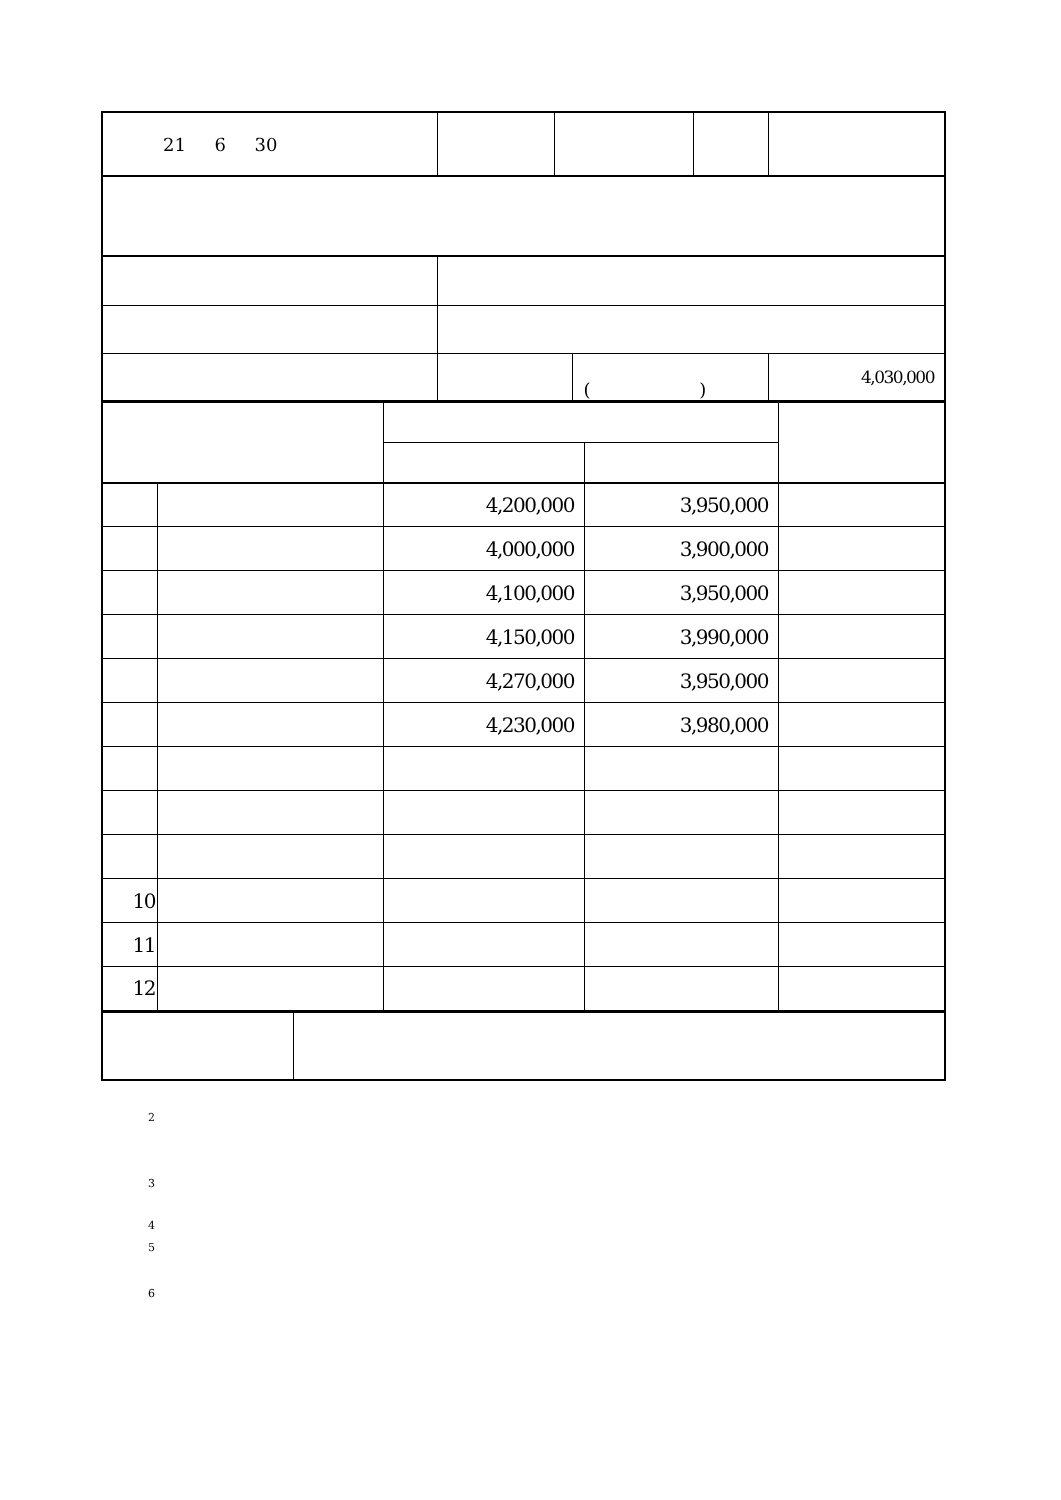| 21 6 30 | | | | | |
| | | | ( ) | | 4,030,000 |
| | | 4,200,000 | 3,950,000 | |
| | | 4,000,000 | 3,900,000 | |
| | | 4,100,000 | 3,950,000 | |
| | | 4,150,000 | 3,990,000 | |
| | | 4,270,000 | 3,950,000 | |
| | | 4,230,000 | 3,980,000 | |
| 10 | | | | |
| 11 | | | | |
| 12 | | | | |
2
3
4
5
6